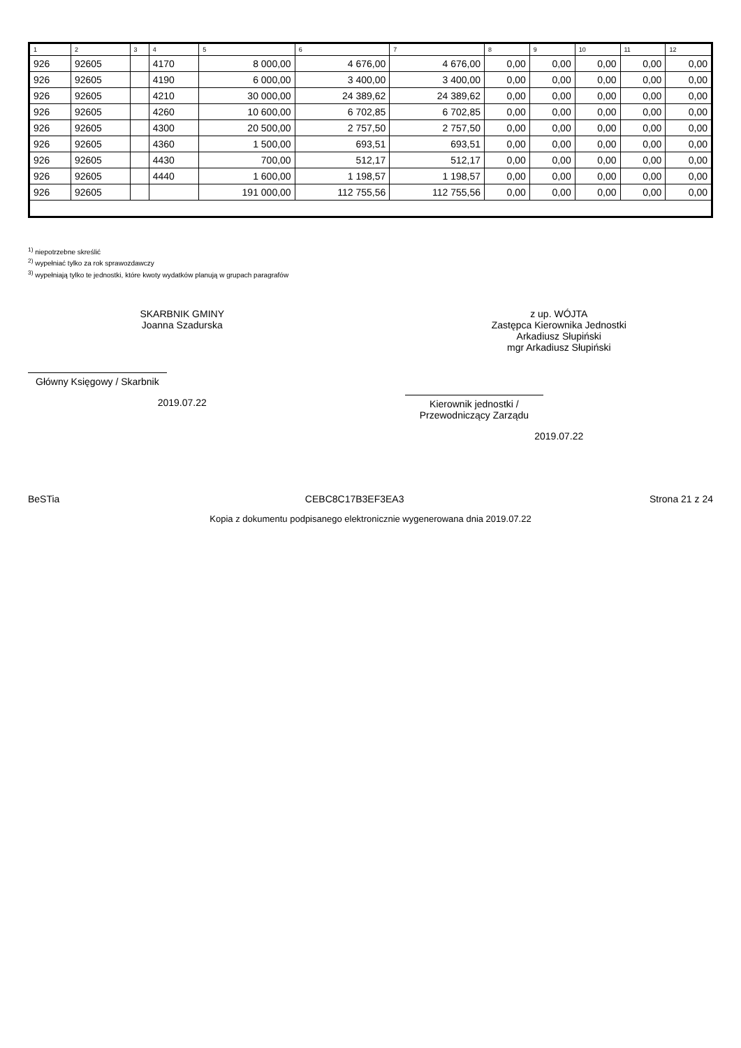| 1 | 2 | 3 | 4 | 5 | 6 | 7 | 8 | 9 | 10 | 11 | 12 |
| --- | --- | --- | --- | --- | --- | --- | --- | --- | --- | --- | --- |
| 926 | 92605 | | 4170 | 8 000,00 | 4 676,00 | 4 676,00 | 0,00 | 0,00 | 0,00 | 0,00 | 0,00 |
| 926 | 92605 | | 4190 | 6 000,00 | 3 400,00 | 3 400,00 | 0,00 | 0,00 | 0,00 | 0,00 | 0,00 |
| 926 | 92605 | | 4210 | 30 000,00 | 24 389,62 | 24 389,62 | 0,00 | 0,00 | 0,00 | 0,00 | 0,00 |
| 926 | 92605 | | 4260 | 10 600,00 | 6 702,85 | 6 702,85 | 0,00 | 0,00 | 0,00 | 0,00 | 0,00 |
| 926 | 92605 | | 4300 | 20 500,00 | 2 757,50 | 2 757,50 | 0,00 | 0,00 | 0,00 | 0,00 | 0,00 |
| 926 | 92605 | | 4360 | 1 500,00 | 693,51 | 693,51 | 0,00 | 0,00 | 0,00 | 0,00 | 0,00 |
| 926 | 92605 | | 4430 | 700,00 | 512,17 | 512,17 | 0,00 | 0,00 | 0,00 | 0,00 | 0,00 |
| 926 | 92605 | | 4440 | 1 600,00 | 1 198,57 | 1 198,57 | 0,00 | 0,00 | 0,00 | 0,00 | 0,00 |
| 926 | 92605 | | | 191 000,00 | 112 755,56 | 112 755,56 | 0,00 | 0,00 | 0,00 | 0,00 | 0,00 |
<sup>1)</sup> niepotrzebne skreślić
<sup>2)</sup> wypełniać tylko za rok sprawozdawczy
<sup>3)</sup> wypełniają tylko te jednostki, które kwoty wydatków planują w grupach paragrafów
SKARBNIK GMINY
Joanna Szadurska
Główny Księgowy / Skarbnik
2019.07.22
z up. WÓJTA
Zastępca Kierownika Jednostki
Arkadiusz Słupiński
mgr Arkadiusz Słupiński
Kierownik jednostki / Przewodniczący Zarządu
2019.07.22
BeSTia CEBC8C17B3EF3EA3 Strona 21 z 24
Kopia z dokumentu podpisanego elektronicznie wygenerowana dnia 2019.07.22